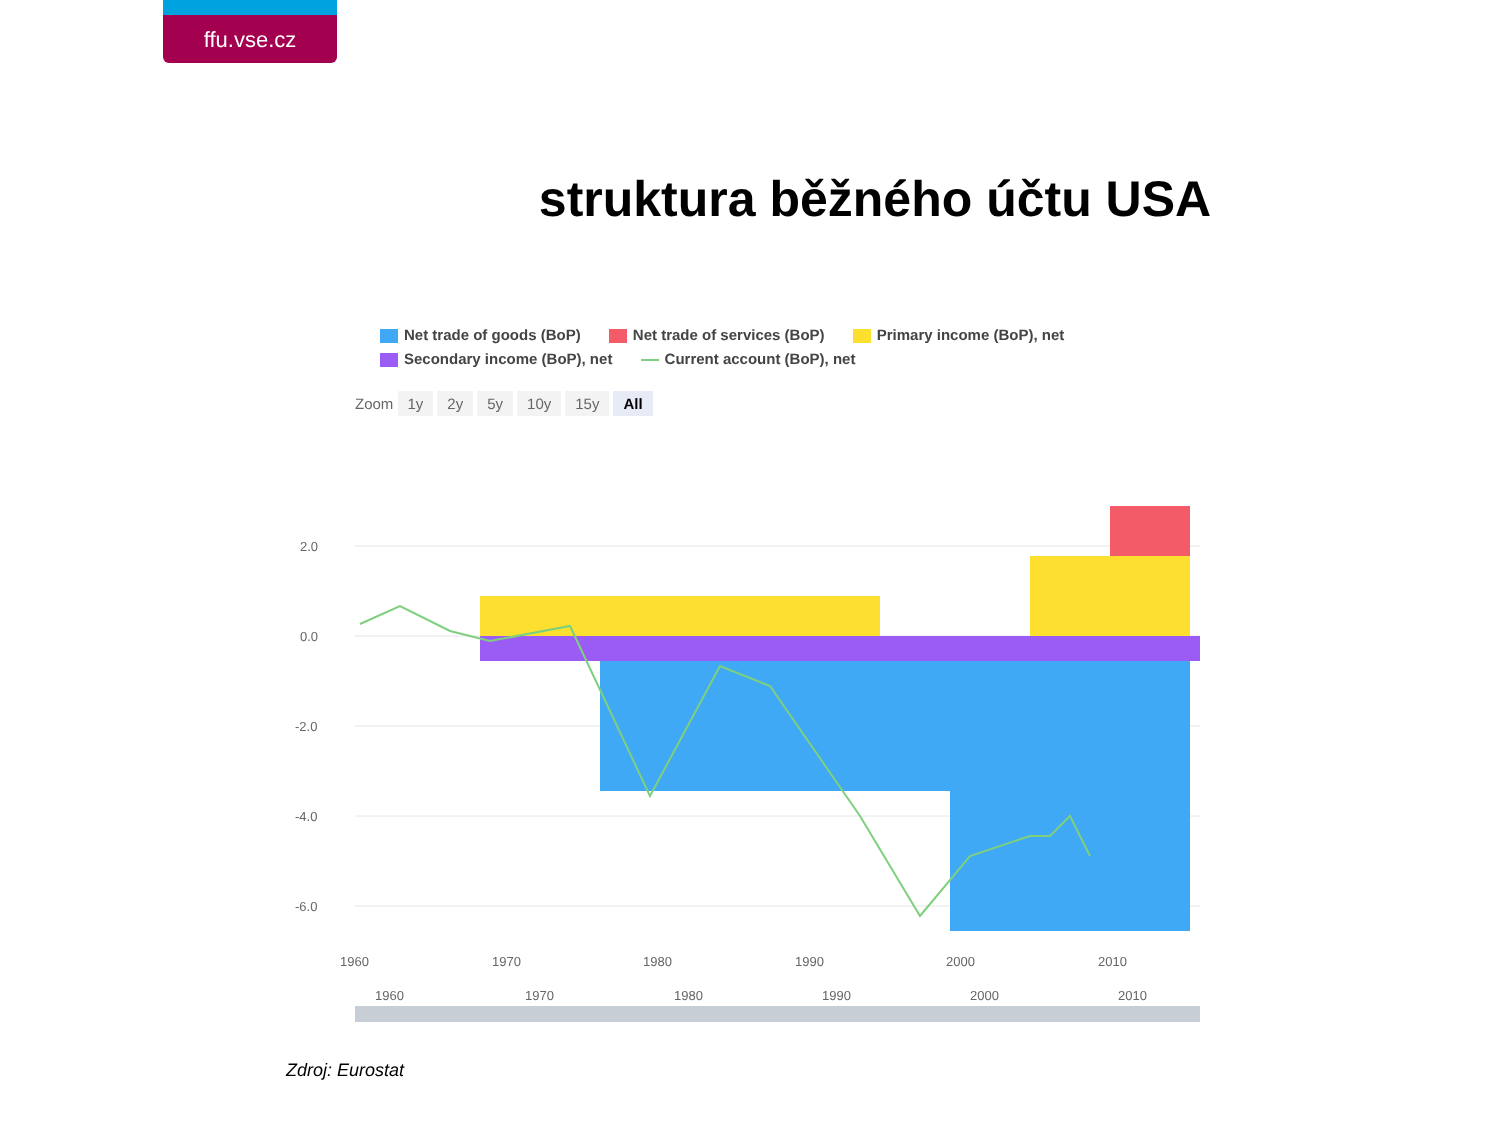ffu.vse.cz
struktura běžného účtu USA
Net trade of goods (BoP) Net trade of services (BoP) Primary income (BoP), net
Secondary income (BoP), net Current account (BoP), net
Zoom 1y 2y 5y 10y 15y All
2.0
0.0
-2.0
-4.0
-6.0
1960
1970
1980
1990
2000
2010
1960
1970
1980
1990
2000
2010
Zdroj: Eurostat